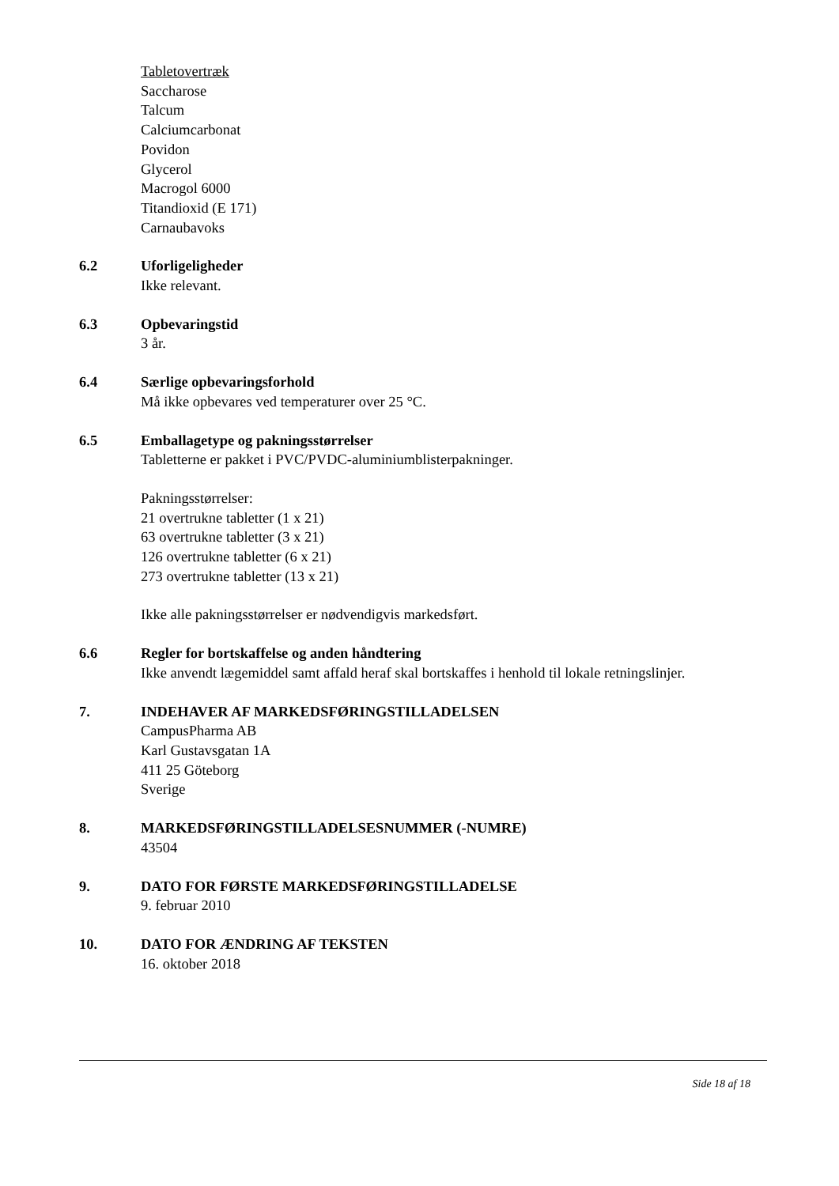Tabletovertræk
Saccharose
Talcum
Calciumcarbonat
Povidon
Glycerol
Macrogol 6000
Titandioxid (E 171)
Carnaubavoks
6.2 Uforligeligheder
Ikke relevant.
6.3 Opbevaringstid
3 år.
6.4 Særlige opbevaringsforhold
Må ikke opbevares ved temperaturer over 25 °C.
6.5 Emballagetype og pakningsstørrelser
Tabletterne er pakket i PVC/PVDC-aluminiumblisterpakninger.
Pakningsstørrelser:
21 overtrukne tabletter (1 x 21)
63 overtrukne tabletter (3 x 21)
126 overtrukne tabletter (6 x 21)
273 overtrukne tabletter (13 x 21)
Ikke alle pakningsstørrelser er nødvendigvis markedsført.
6.6 Regler for bortskaffelse og anden håndtering
Ikke anvendt lægemiddel samt affald heraf skal bortskaffes i henhold til lokale retningslinjer.
7. INDEHAVER AF MARKEDSFØRINGSTILLADELSEN
CampusPharma AB
Karl Gustavsgatan 1A
411 25 Göteborg
Sverige
8. MARKEDSFØRINGSTILLADELSESNUMMER (-NUMRE)
43504
9. DATO FOR FØRSTE MARKEDSFØRINGSTILLADELSE
9. februar 2010
10. DATO FOR ÆNDRING AF TEKSTEN
16. oktober 2018
Side 18 af 18